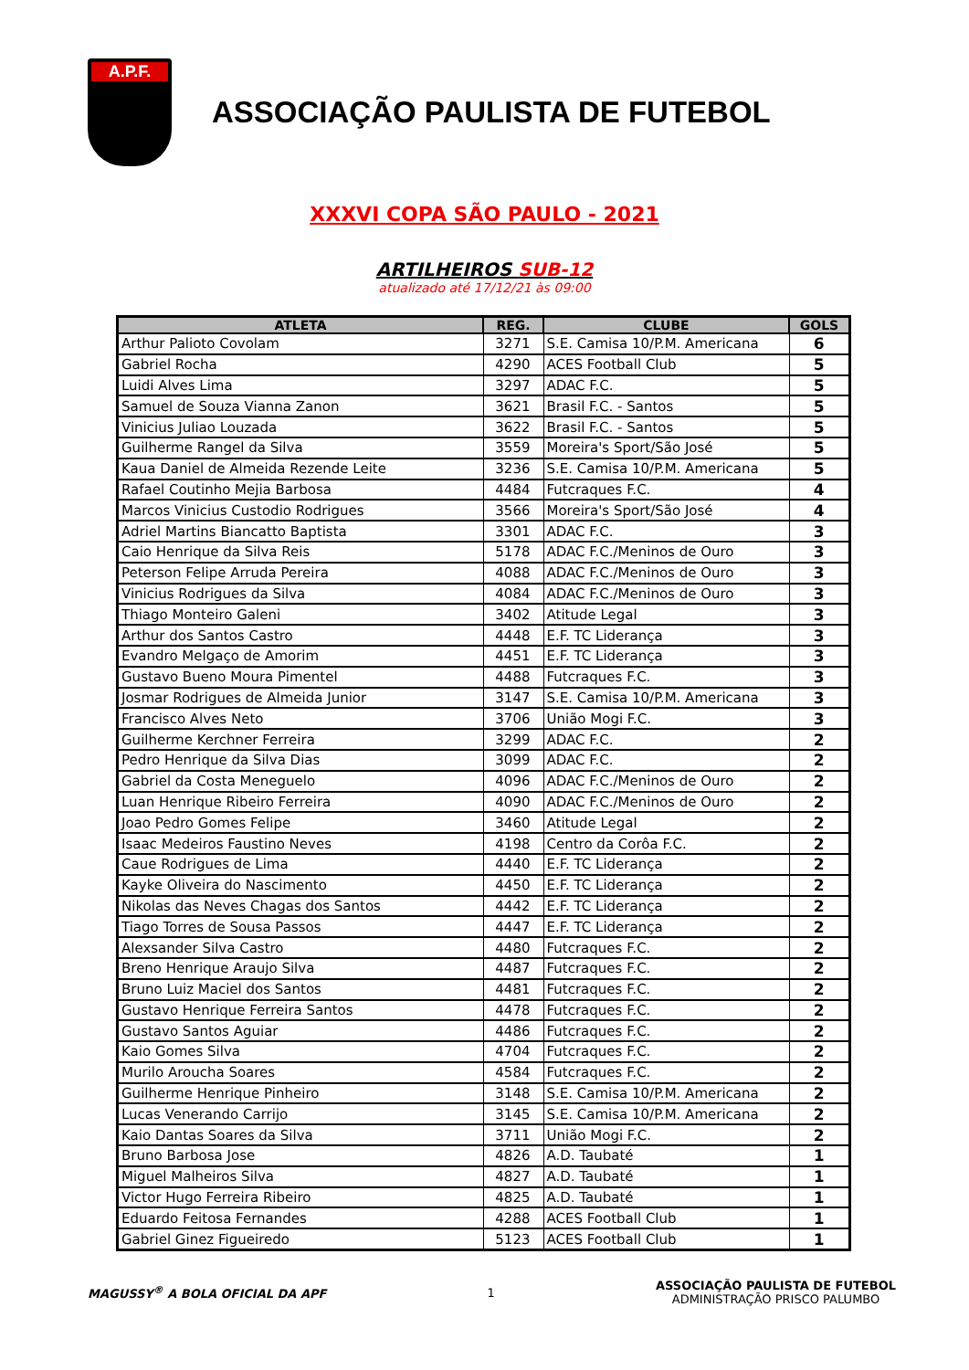A.P.F.
ASSOCIAÇÃO PAULISTA DE FUTEBOL
XXXVI COPA SÃO PAULO - 2021
ARTILHEIROS SUB-12
atualizado até 17/12/21 às 09:00
| ATLETA | REG. | CLUBE | GOLS |
| --- | --- | --- | --- |
| Arthur Palioto Covolam | 3271 | S.E. Camisa 10/P.M. Americana | 6 |
| Gabriel Rocha | 4290 | ACES Football Club | 5 |
| Luidi Alves Lima | 3297 | ADAC F.C. | 5 |
| Samuel de Souza Vianna Zanon | 3621 | Brasil F.C. - Santos | 5 |
| Vinicius Juliao Louzada | 3622 | Brasil F.C. - Santos | 5 |
| Guilherme Rangel da Silva | 3559 | Moreira's Sport/São José | 5 |
| Kaua Daniel de Almeida Rezende Leite | 3236 | S.E. Camisa 10/P.M. Americana | 5 |
| Rafael Coutinho Mejia Barbosa | 4484 | Futcraques F.C. | 4 |
| Marcos Vinicius Custodio Rodrigues | 3566 | Moreira's Sport/São José | 4 |
| Adriel Martins Biancatto Baptista | 3301 | ADAC F.C. | 3 |
| Caio Henrique da Silva Reis | 5178 | ADAC F.C./Meninos de Ouro | 3 |
| Peterson Felipe Arruda Pereira | 4088 | ADAC F.C./Meninos de Ouro | 3 |
| Vinicius Rodrigues da Silva | 4084 | ADAC F.C./Meninos de Ouro | 3 |
| Thiago Monteiro Galeni | 3402 | Atitude Legal | 3 |
| Arthur dos Santos Castro | 4448 | E.F. TC Liderança | 3 |
| Evandro Melgaço de Amorim | 4451 | E.F. TC Liderança | 3 |
| Gustavo Bueno Moura Pimentel | 4488 | Futcraques F.C. | 3 |
| Josmar Rodrigues de Almeida Junior | 3147 | S.E. Camisa 10/P.M. Americana | 3 |
| Francisco Alves Neto | 3706 | União Mogi F.C. | 3 |
| Guilherme Kerchner Ferreira | 3299 | ADAC F.C. | 2 |
| Pedro Henrique da Silva Dias | 3099 | ADAC F.C. | 2 |
| Gabriel da Costa Meneguelo | 4096 | ADAC F.C./Meninos de Ouro | 2 |
| Luan Henrique Ribeiro Ferreira | 4090 | ADAC F.C./Meninos de Ouro | 2 |
| Joao Pedro Gomes Felipe | 3460 | Atitude Legal | 2 |
| Isaac Medeiros Faustino Neves | 4198 | Centro da Corôa F.C. | 2 |
| Caue Rodrigues de Lima | 4440 | E.F. TC Liderança | 2 |
| Kayke Oliveira do Nascimento | 4450 | E.F. TC Liderança | 2 |
| Nikolas das Neves Chagas dos Santos | 4442 | E.F. TC Liderança | 2 |
| Tiago Torres de Sousa Passos | 4447 | E.F. TC Liderança | 2 |
| Alexsander Silva Castro | 4480 | Futcraques F.C. | 2 |
| Breno Henrique Araujo Silva | 4487 | Futcraques F.C. | 2 |
| Bruno Luiz Maciel dos Santos | 4481 | Futcraques F.C. | 2 |
| Gustavo Henrique Ferreira Santos | 4478 | Futcraques F.C. | 2 |
| Gustavo Santos Aguiar | 4486 | Futcraques F.C. | 2 |
| Kaio Gomes Silva | 4704 | Futcraques F.C. | 2 |
| Murilo Aroucha Soares | 4584 | Futcraques F.C. | 2 |
| Guilherme Henrique Pinheiro | 3148 | S.E. Camisa 10/P.M. Americana | 2 |
| Lucas Venerando Carrijo | 3145 | S.E. Camisa 10/P.M. Americana | 2 |
| Kaio Dantas Soares da Silva | 3711 | União Mogi F.C. | 2 |
| Bruno Barbosa Jose | 4826 | A.D. Taubaté | 1 |
| Miguel Malheiros Silva | 4827 | A.D. Taubaté | 1 |
| Victor Hugo Ferreira Ribeiro | 4825 | A.D. Taubaté | 1 |
| Eduardo Feitosa Fernandes | 4288 | ACES Football Club | 1 |
| Gabriel Ginez Figueiredo | 5123 | ACES Football Club | 1 |
MAGUSSY<sup>®</sup> A BOLA OFICIAL DA APF 1
ASSOCIAÇÃO PAULISTA DE FUTEBOL
ADMINISTRAÇÃO PRISCO PALUMBO